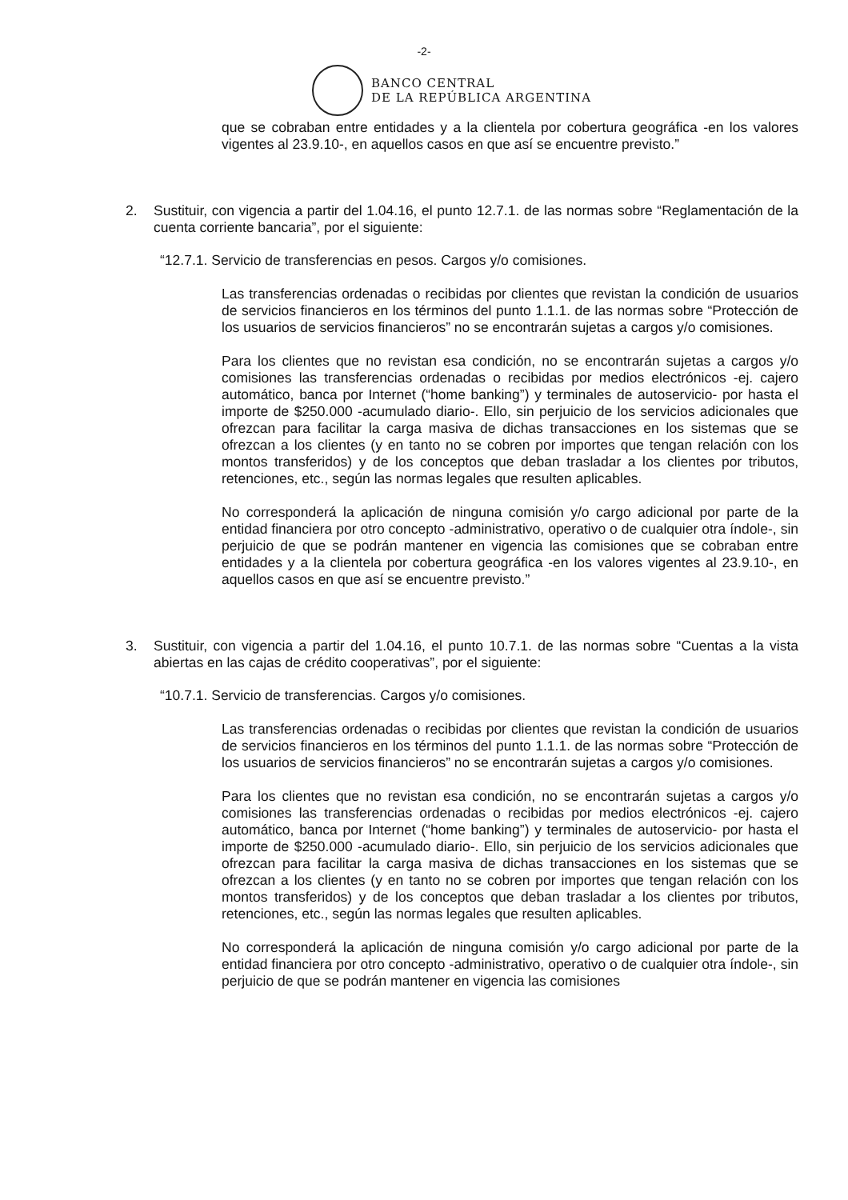-2-
BANCO CENTRAL
DE LA REPÚBLICA ARGENTINA
que se cobraban entre entidades y a la clientela por cobertura geográfica -en los valores vigentes al 23.9.10-, en aquellos casos en que así se encuentre previsto.”
2. Sustituir, con vigencia a partir del 1.04.16, el punto 12.7.1. de las normas sobre “Reglamentación de la cuenta corriente bancaria”, por el siguiente:
“12.7.1. Servicio de transferencias en pesos. Cargos y/o comisiones.
Las transferencias ordenadas o recibidas por clientes que revistan la condición de usuarios de servicios financieros en los términos del punto 1.1.1. de las normas sobre “Protección de los usuarios de servicios financieros” no se encontrarán sujetas a cargos y/o comisiones.
Para los clientes que no revistan esa condición, no se encontrarán sujetas a cargos y/o comisiones las transferencias ordenadas o recibidas por medios electrónicos -ej. cajero automático, banca por Internet (“home banking”) y terminales de autoservicio- por hasta el importe de $250.000 -acumulado diario-. Ello, sin perjuicio de los servicios adicionales que ofrezcan para facilitar la carga masiva de dichas transacciones en los sistemas que se ofrezcan a los clientes (y en tanto no se cobren por importes que tengan relación con los montos transferidos) y de los conceptos que deban trasladar a los clientes por tributos, retenciones, etc., según las normas legales que resulten aplicables.
No corresponderá la aplicación de ninguna comisión y/o cargo adicional por parte de la entidad financiera por otro concepto -administrativo, operativo o de cualquier otra índole-, sin perjuicio de que se podrán mantener en vigencia las comisiones que se cobraban entre entidades y a la clientela por cobertura geográfica -en los valores vigentes al 23.9.10-, en aquellos casos en que así se encuentre previsto.”
3. Sustituir, con vigencia a partir del 1.04.16, el punto 10.7.1. de las normas sobre “Cuentas a la vista abiertas en las cajas de crédito cooperativas”, por el siguiente:
“10.7.1. Servicio de transferencias. Cargos y/o comisiones.
Las transferencias ordenadas o recibidas por clientes que revistan la condición de usuarios de servicios financieros en los términos del punto 1.1.1. de las normas sobre “Protección de los usuarios de servicios financieros” no se encontrarán sujetas a cargos y/o comisiones.
Para los clientes que no revistan esa condición, no se encontrarán sujetas a cargos y/o comisiones las transferencias ordenadas o recibidas por medios electrónicos -ej. cajero automático, banca por Internet (“home banking”) y terminales de autoservicio- por hasta el importe de $250.000 -acumulado diario-. Ello, sin perjuicio de los servicios adicionales que ofrezcan para facilitar la carga masiva de dichas transacciones en los sistemas que se ofrezcan a los clientes (y en tanto no se cobren por importes que tengan relación con los montos transferidos) y de los conceptos que deban trasladar a los clientes por tributos, retenciones, etc., según las normas legales que resulten aplicables.
No corresponderá la aplicación de ninguna comisión y/o cargo adicional por parte de la entidad financiera por otro concepto -administrativo, operativo o de cualquier otra índole-, sin perjuicio de que se podrán mantener en vigencia las comisiones